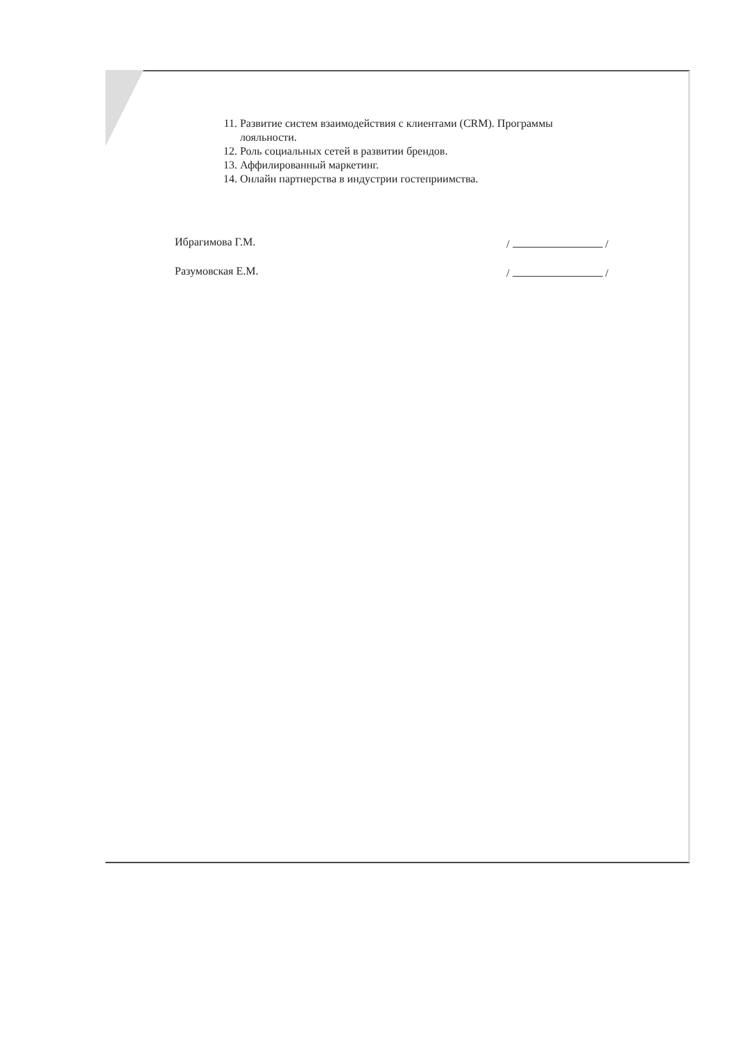11. Развитие систем взаимодействия с клиентами (CRM). Программы лояльности.
12. Роль социальных сетей в развитии брендов.
13. Аффилированный маркетинг.
14. Онлайн партнерства в индустрии гостеприимства.
Ибрагимова Г.М. / /
Разумовская Е.М. / /